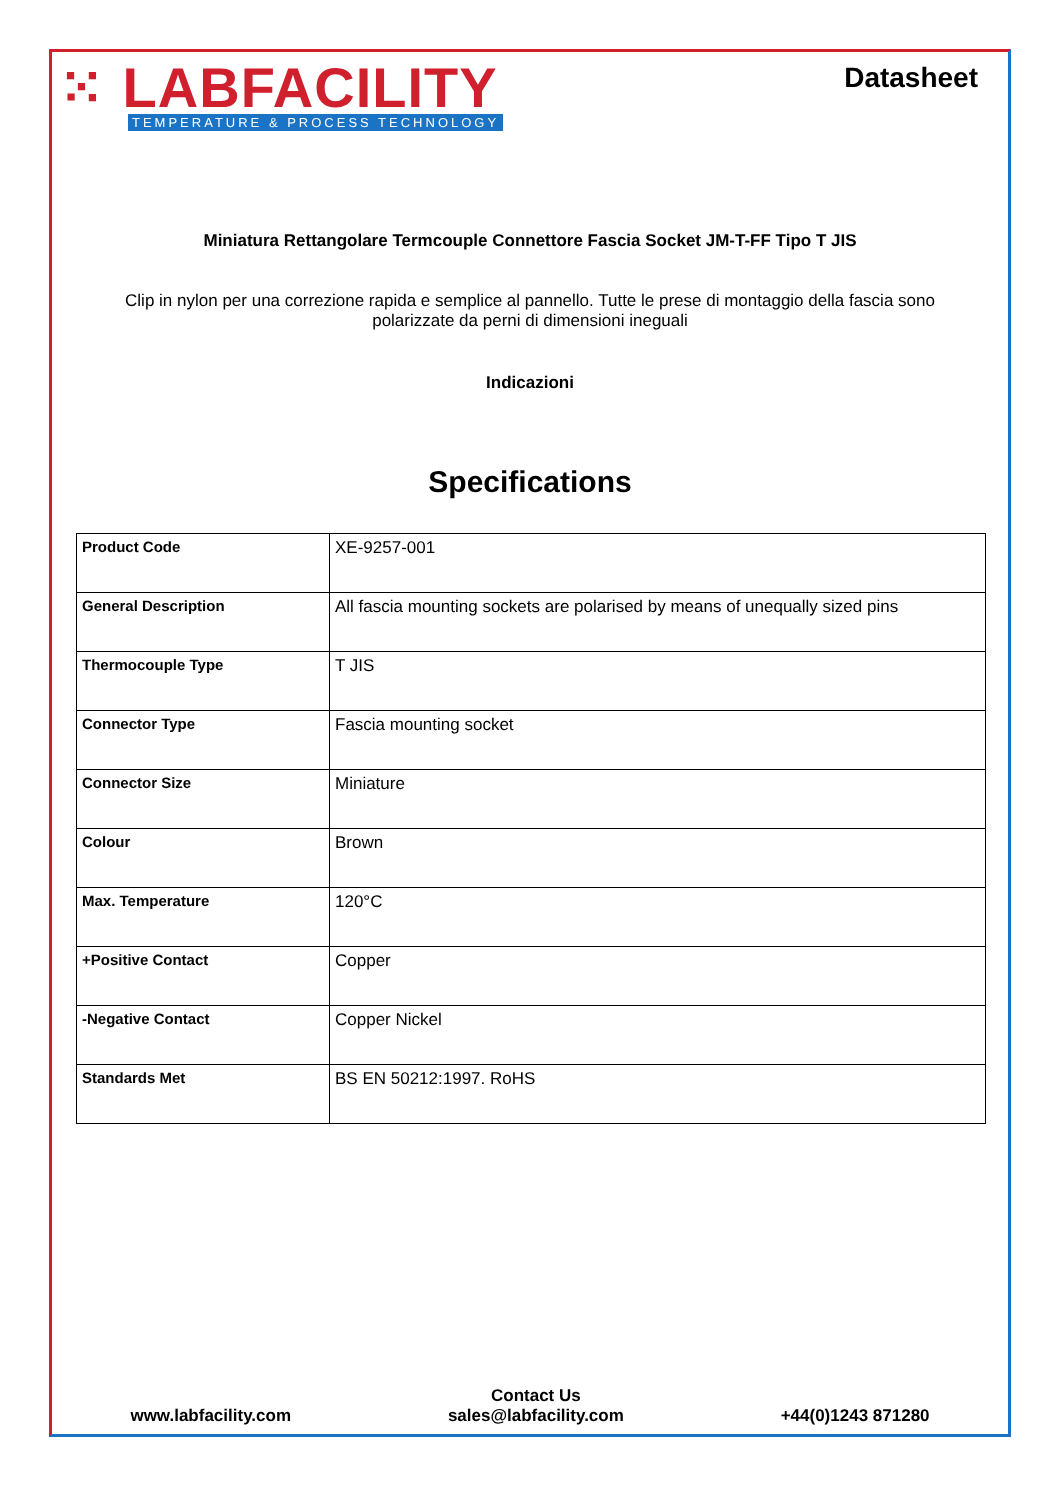⁙ LABFACILITY
TEMPERATURE & PROCESS TECHNOLOGY
Datasheet
Miniatura Rettangolare Termcouple Connettore Fascia Socket JM-T-FF Tipo T JIS
Clip in nylon per una correzione rapida e semplice al pannello. Tutte le prese di montaggio della fascia sono polarizzate da perni di dimensioni ineguali
Indicazioni
Specifications
| Product Code | XE-9257-001 |
| General Description | All fascia mounting sockets are polarised by means of unequally sized pins |
| Thermocouple Type | T JIS |
| Connector Type | Fascia mounting socket |
| Connector Size | Miniature |
| Colour | Brown |
| Max. Temperature | 120°C |
| +Positive Contact | Copper |
| -Negative Contact | Copper Nickel |
| Standards Met | BS EN 50212:1997. RoHS |
www.labfacility.com
Contact Us
sales@labfacility.com
+44(0)1243 871280